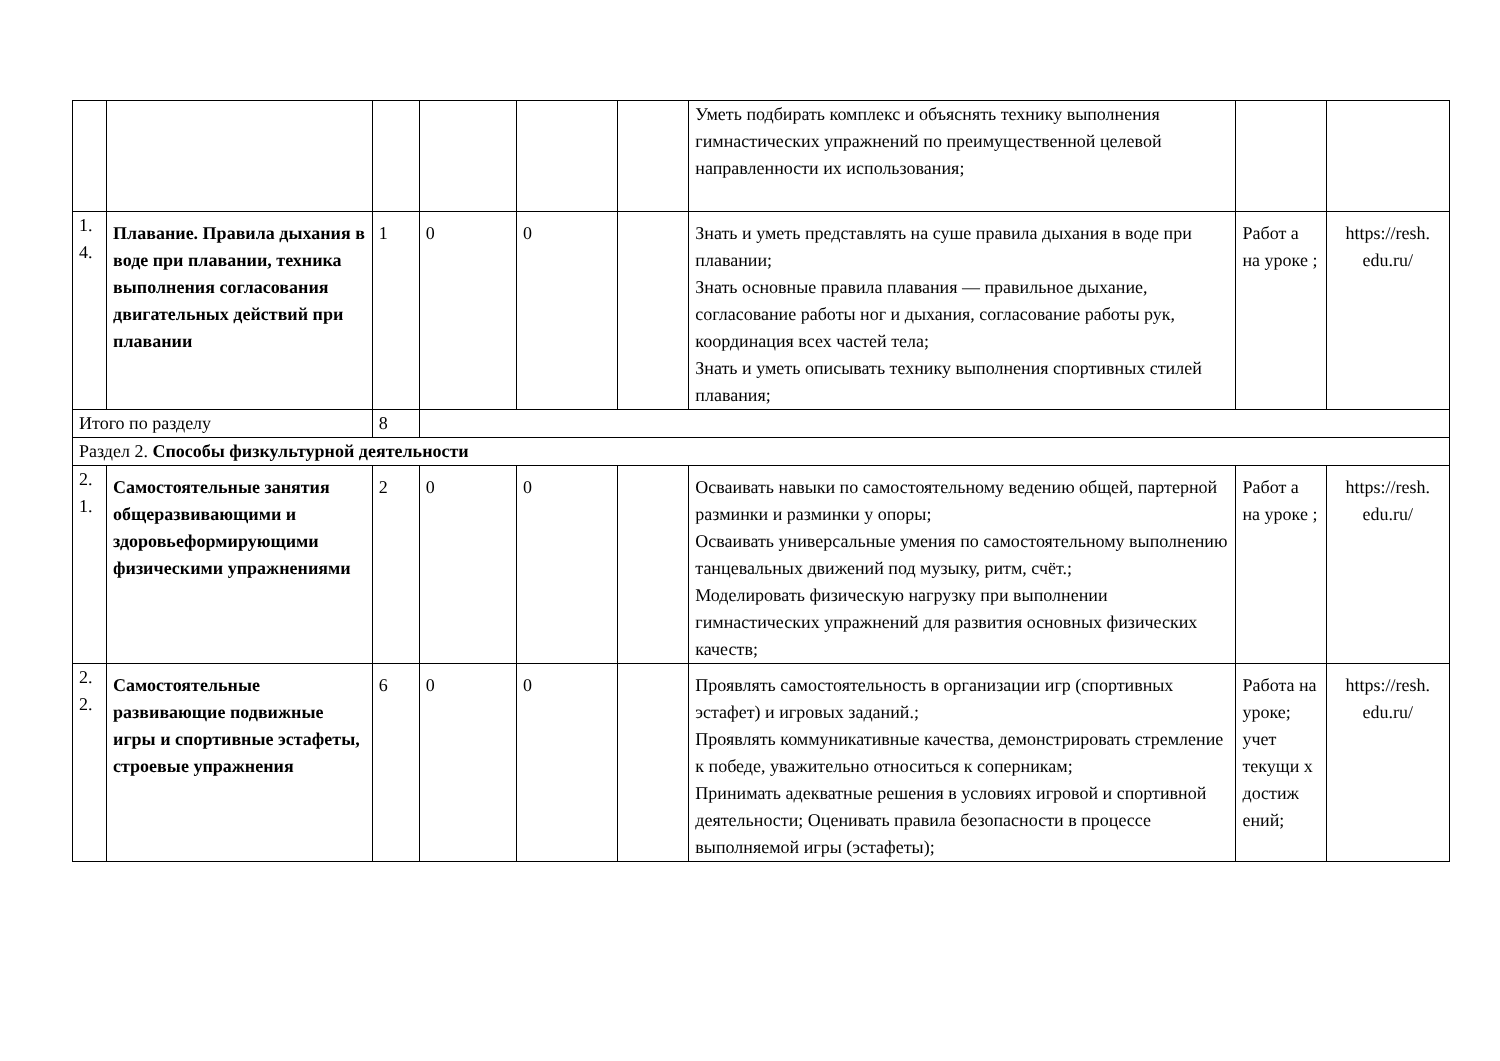| | | | | | | Уметь подбирать комплекс и объяснять технику выполнения гимнастических упражнений по преимущественной целевой направленности их использования; | | |
| 1. 4. | Плавание. Правила дыхания в воде при плавании, техника выполнения согласования двигательных действий при плавании | 1 | 0 | 0 | | Знать и уметь представлять на суше правила дыхания в воде при плавании; Знать основные правила плавания — правильное дыхание, согласование работы ног и дыхания, согласование работы рук, координация всех частей тела; Знать и уметь описывать технику выполнения спортивных стилей плавания; | Работ а на уроке ; | https://resh. edu.ru/ |
| Итого по разделу | | 8 | | | | | | |
| Раздел 2. Способы физкультурной деятельности | | | | | | | | |
| 2. 1. | Самостоятельные занятия общеразвивающими и здоровьеформирующими физическими упражнениями | 2 | 0 | 0 | | Осваивать навыки по самостоятельному ведению общей, партерной разминки и разминки у опоры; Осваивать универсальные умения по самостоятельному выполнению танцевальных движений под музыку, ритм, счёт.; Моделировать физическую нагрузку при выполнении гимнастических упражнений для развития основных физических качеств; | Работ а на уроке ; | https://resh. edu.ru/ |
| 2. 2. | Самостоятельные развивающие подвижные игры и спортивные эстафеты, строевые упражнения | 6 | 0 | 0 | | Проявлять самостоятельность в организации игр (спортивных эстафет) и игровых заданий.; Проявлять коммуникативные качества, демонстрировать стремление к победе, уважительно относиться к соперникам; Принимать адекватные решения в условиях игровой и спортивной деятельности; Оценивать правила безопасности в процессе выполняемой игры (эстафеты); | Работа на уроке; учет текущи х достиж ений; | https://resh. edu.ru/ |